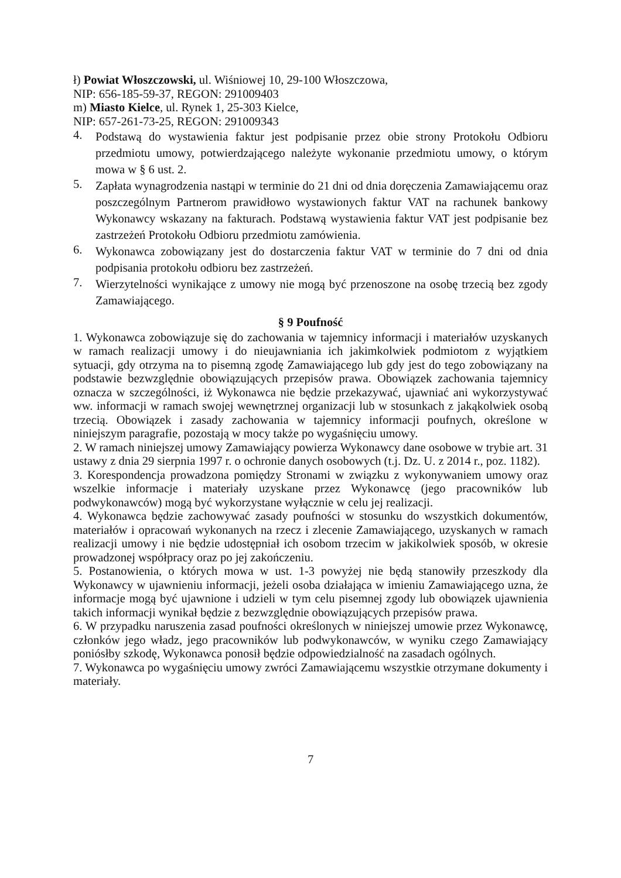ł) Powiat Włoszczowski, ul. Wiśniowej 10, 29-100 Włoszczowa,
NIP: 656-185-59-37, REGON: 291009403
m) Miasto Kielce, ul. Rynek 1, 25-303 Kielce,
NIP: 657-261-73-25, REGON: 291009343
4. Podstawą do wystawienia faktur jest podpisanie przez obie strony Protokołu Odbioru przedmiotu umowy, potwierdzającego należyte wykonanie przedmiotu umowy, o którym mowa w § 6 ust. 2.
5. Zapłata wynagrodzenia nastąpi w terminie do 21 dni od dnia doręczenia Zamawiającemu oraz poszczególnym Partnerom prawidłowo wystawionych faktur VAT na rachunek bankowy Wykonawcy wskazany na fakturach. Podstawą wystawienia faktur VAT jest podpisanie bez zastrzeżeń Protokołu Odbioru przedmiotu zamówienia.
6. Wykonawca zobowiązany jest do dostarczenia faktur VAT w terminie do 7 dni od dnia podpisania protokołu odbioru bez zastrzeżeń.
7. Wierzytelności wynikające z umowy nie mogą być przenoszone na osobę trzecią bez zgody Zamawiającego.
§ 9 Poufność
1. Wykonawca zobowiązuje się do zachowania w tajemnicy informacji i materiałów uzyskanych w ramach realizacji umowy i do nieujawniania ich jakimkolwiek podmiotom z wyjątkiem sytuacji, gdy otrzyma na to pisemną zgodę Zamawiającego lub gdy jest do tego zobowiązany na podstawie bezwzględnie obowiązujących przepisów prawa. Obowiązek zachowania tajemnicy oznacza w szczególności, iż Wykonawca nie będzie przekazywać, ujawniać ani wykorzystywać ww. informacji w ramach swojej wewnętrznej organizacji lub w stosunkach z jakąkolwiek osobą trzecią. Obowiązek i zasady zachowania w tajemnicy informacji poufnych, określone w niniejszym paragrafie, pozostają w mocy także po wygaśnięciu umowy.
2. W ramach niniejszej umowy Zamawiający powierza Wykonawcy dane osobowe w trybie art. 31 ustawy z dnia 29 sierpnia 1997 r. o ochronie danych osobowych (t.j. Dz. U. z 2014 r., poz. 1182).
3. Korespondencja prowadzona pomiędzy Stronami w związku z wykonywaniem umowy oraz wszelkie informacje i materiały uzyskane przez Wykonawcę (jego pracowników lub podwykonawców) mogą być wykorzystane wyłącznie w celu jej realizacji.
4. Wykonawca będzie zachowywać zasady poufności w stosunku do wszystkich dokumentów, materiałów i opracowań wykonanych na rzecz i zlecenie Zamawiającego, uzyskanych w ramach realizacji umowy i nie będzie udostępniał ich osobom trzecim w jakikolwiek sposób, w okresie prowadzonej współpracy oraz po jej zakończeniu.
5. Postanowienia, o których mowa w ust. 1-3 powyżej nie będą stanowiły przeszkody dla Wykonawcy w ujawnieniu informacji, jeżeli osoba działająca w imieniu Zamawiającego uzna, że informacje mogą być ujawnione i udzieli w tym celu pisemnej zgody lub obowiązek ujawnienia takich informacji wynikał będzie z bezwzględnie obowiązujących przepisów prawa.
6. W przypadku naruszenia zasad poufności określonych w niniejszej umowie przez Wykonawcę, członków jego władz, jego pracowników lub podwykonawców, w wyniku czego Zamawiający poniósłby szkodę, Wykonawca ponosił będzie odpowiedzialność na zasadach ogólnych.
7. Wykonawca po wygaśnięciu umowy zwróci Zamawiającemu wszystkie otrzymane dokumenty i materiały.
7